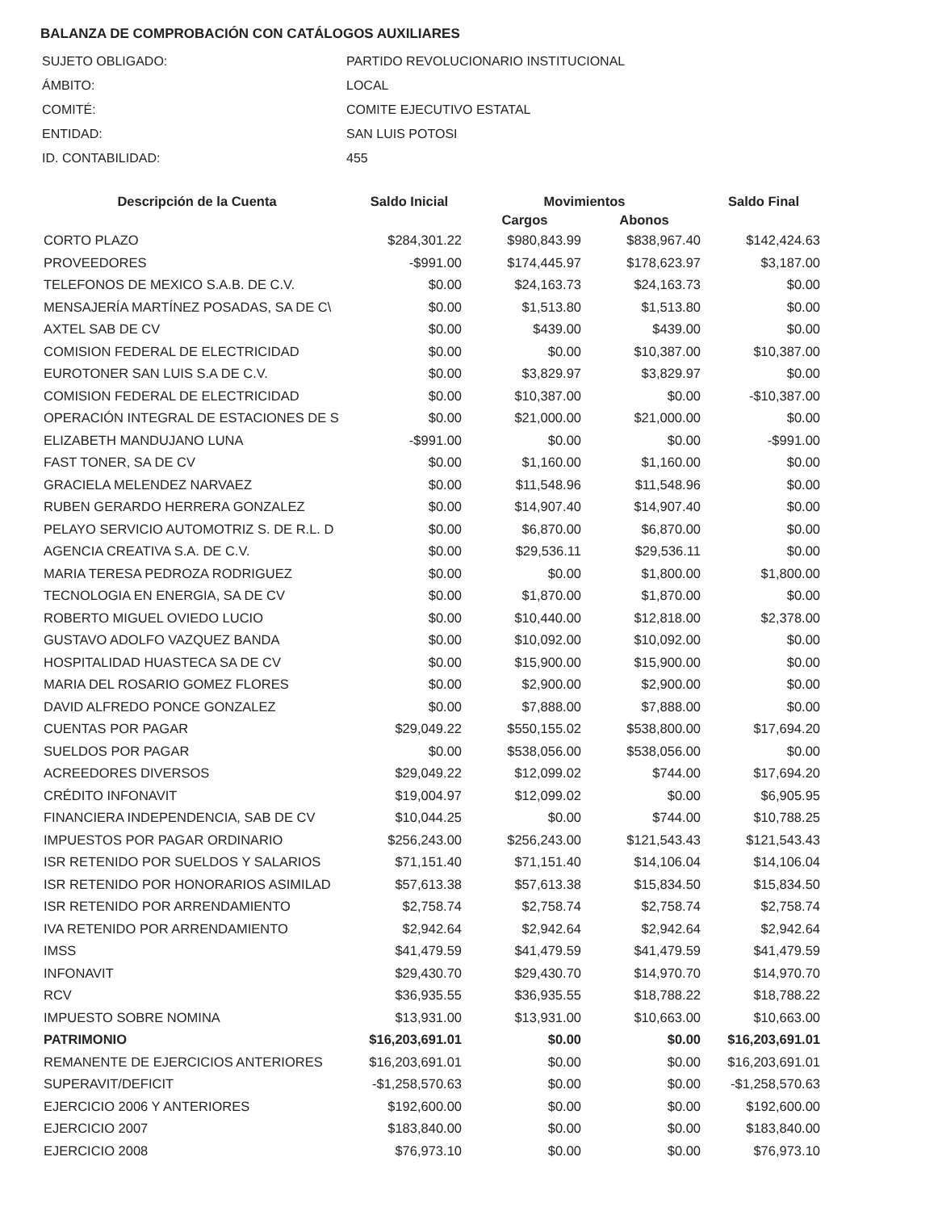BALANZA DE COMPROBACIÓN CON CATÁLOGOS AUXILIARES
| SUJETO OBLIGADO: | PARTIDO REVOLUCIONARIO INSTITUCIONAL |
| ÁMBITO: | LOCAL |
| COMITÉ: | COMITE EJECUTIVO ESTATAL |
| ENTIDAD: | SAN LUIS POTOSI |
| ID. CONTABILIDAD: | 455 |
| Descripción de la Cuenta | Saldo Inicial | Movimientos | | Saldo Final |
| --- | --- | --- | --- | --- |
| | | Cargos | Abonos | |
| CORTO PLAZO | $284,301.22 | $980,843.99 | $838,967.40 | $142,424.63 |
| PROVEEDORES | -$991.00 | $174,445.97 | $178,623.97 | $3,187.00 |
| TELEFONOS DE MEXICO S.A.B. DE C.V. | $0.00 | $24,163.73 | $24,163.73 | $0.00 |
| MENSAJERÍA MARTÍNEZ POSADAS, SA DE C\ | $0.00 | $1,513.80 | $1,513.80 | $0.00 |
| AXTEL SAB DE CV | $0.00 | $439.00 | $439.00 | $0.00 |
| COMISION FEDERAL DE ELECTRICIDAD | $0.00 | $0.00 | $10,387.00 | $10,387.00 |
| EUROTONER SAN LUIS S.A DE C.V. | $0.00 | $3,829.97 | $3,829.97 | $0.00 |
| COMISION FEDERAL DE ELECTRICIDAD | $0.00 | $10,387.00 | $0.00 | -$10,387.00 |
| OPERACIÓN INTEGRAL DE ESTACIONES DE S | $0.00 | $21,000.00 | $21,000.00 | $0.00 |
| ELIZABETH MANDUJANO LUNA | -$991.00 | $0.00 | $0.00 | -$991.00 |
| FAST TONER, SA DE CV | $0.00 | $1,160.00 | $1,160.00 | $0.00 |
| GRACIELA MELENDEZ NARVAEZ | $0.00 | $11,548.96 | $11,548.96 | $0.00 |
| RUBEN GERARDO HERRERA GONZALEZ | $0.00 | $14,907.40 | $14,907.40 | $0.00 |
| PELAYO SERVICIO AUTOMOTRIZ S. DE R.L. D | $0.00 | $6,870.00 | $6,870.00 | $0.00 |
| AGENCIA CREATIVA S.A. DE C.V. | $0.00 | $29,536.11 | $29,536.11 | $0.00 |
| MARIA TERESA PEDROZA RODRIGUEZ | $0.00 | $0.00 | $1,800.00 | $1,800.00 |
| TECNOLOGIA EN ENERGIA, SA DE CV | $0.00 | $1,870.00 | $1,870.00 | $0.00 |
| ROBERTO MIGUEL OVIEDO LUCIO | $0.00 | $10,440.00 | $12,818.00 | $2,378.00 |
| GUSTAVO ADOLFO VAZQUEZ BANDA | $0.00 | $10,092.00 | $10,092.00 | $0.00 |
| HOSPITALIDAD HUASTECA SA DE CV | $0.00 | $15,900.00 | $15,900.00 | $0.00 |
| MARIA DEL ROSARIO GOMEZ FLORES | $0.00 | $2,900.00 | $2,900.00 | $0.00 |
| DAVID ALFREDO PONCE GONZALEZ | $0.00 | $7,888.00 | $7,888.00 | $0.00 |
| CUENTAS POR PAGAR | $29,049.22 | $550,155.02 | $538,800.00 | $17,694.20 |
| SUELDOS POR PAGAR | $0.00 | $538,056.00 | $538,056.00 | $0.00 |
| ACREEDORES DIVERSOS | $29,049.22 | $12,099.02 | $744.00 | $17,694.20 |
| CRÉDITO INFONAVIT | $19,004.97 | $12,099.02 | $0.00 | $6,905.95 |
| FINANCIERA INDEPENDENCIA, SAB DE CV | $10,044.25 | $0.00 | $744.00 | $10,788.25 |
| IMPUESTOS POR PAGAR ORDINARIO | $256,243.00 | $256,243.00 | $121,543.43 | $121,543.43 |
| ISR RETENIDO POR SUELDOS Y SALARIOS | $71,151.40 | $71,151.40 | $14,106.04 | $14,106.04 |
| ISR RETENIDO POR HONORARIOS ASIMILAD | $57,613.38 | $57,613.38 | $15,834.50 | $15,834.50 |
| ISR RETENIDO POR ARRENDAMIENTO | $2,758.74 | $2,758.74 | $2,758.74 | $2,758.74 |
| IVA RETENIDO POR ARRENDAMIENTO | $2,942.64 | $2,942.64 | $2,942.64 | $2,942.64 |
| IMSS | $41,479.59 | $41,479.59 | $41,479.59 | $41,479.59 |
| INFONAVIT | $29,430.70 | $29,430.70 | $14,970.70 | $14,970.70 |
| RCV | $36,935.55 | $36,935.55 | $18,788.22 | $18,788.22 |
| IMPUESTO SOBRE NOMINA | $13,931.00 | $13,931.00 | $10,663.00 | $10,663.00 |
| PATRIMONIO | $16,203,691.01 | $0.00 | $0.00 | $16,203,691.01 |
| REMANENTE DE EJERCICIOS ANTERIORES | $16,203,691.01 | $0.00 | $0.00 | $16,203,691.01 |
| SUPERAVIT/DEFICIT | -$1,258,570.63 | $0.00 | $0.00 | -$1,258,570.63 |
| EJERCICIO 2006 Y ANTERIORES | $192,600.00 | $0.00 | $0.00 | $192,600.00 |
| EJERCICIO 2007 | $183,840.00 | $0.00 | $0.00 | $183,840.00 |
| EJERCICIO 2008 | $76,973.10 | $0.00 | $0.00 | $76,973.10 |